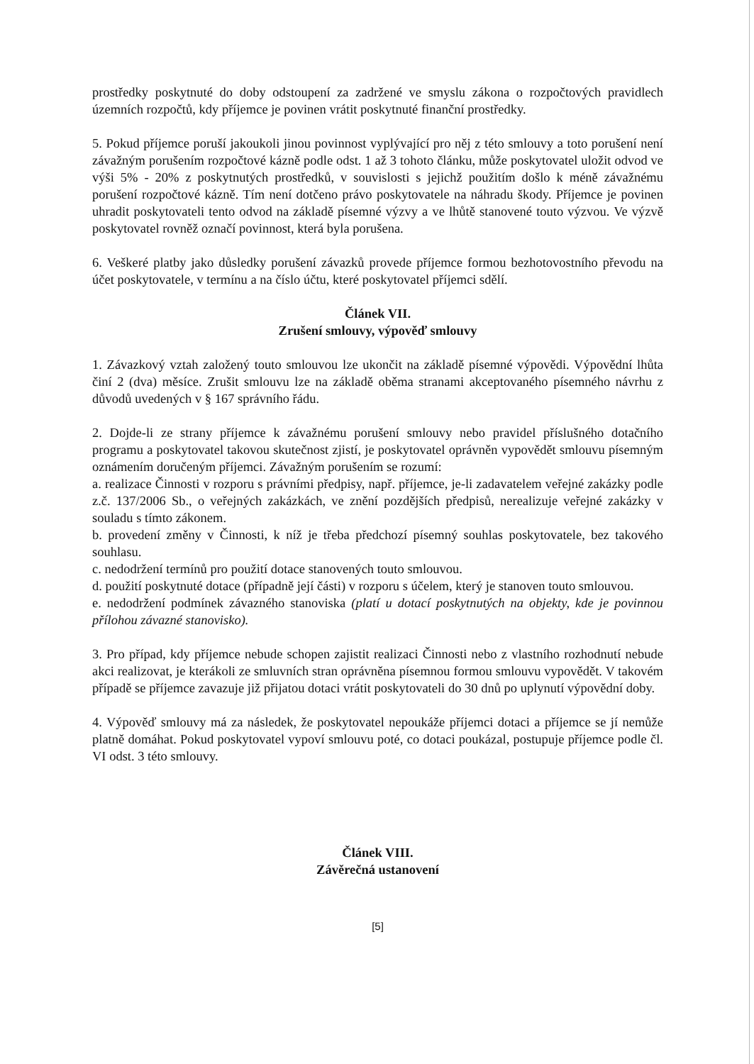prostředky poskytnuté do doby odstoupení za zadržené ve smyslu zákona o rozpočtových pravidlech územních rozpočtů, kdy příjemce je povinen vrátit poskytnuté finanční prostředky.
5. Pokud příjemce poruší jakoukoli jinou povinnost vyplývající pro něj z této smlouvy a toto porušení není závažným porušením rozpočtové kázně podle odst. 1 až 3 tohoto článku, může poskytovatel uložit odvod ve výši 5% - 20% z poskytnutých prostředků, v souvislosti s jejichž použitím došlo k méně závažnému porušení rozpočtové kázně. Tím není dotčeno právo poskytovatele na náhradu škody. Příjemce je povinen uhradit poskytovateli tento odvod na základě písemné výzvy a ve lhůtě stanovené touto výzvou. Ve výzvě poskytovatel rovněž označí povinnost, která byla porušena.
6. Veškeré platby jako důsledky porušení závazků provede příjemce formou bezhotovostního převodu na účet poskytovatele, v termínu a na číslo účtu, které poskytovatel příjemci sdělí.
Článek VII.
Zrušení smlouvy, výpověď smlouvy
1. Závazkový vztah založený touto smlouvou lze ukončit na základě písemné výpovědi. Výpovědní lhůta činí 2 (dva) měsíce. Zrušit smlouvu lze na základě oběma stranami akceptovaného písemného návrhu z důvodů uvedených v § 167 správního řádu.
2. Dojde-li ze strany příjemce k závažnému porušení smlouvy nebo pravidel příslušného dotačního programu a poskytovatel takovou skutečnost zjistí, je poskytovatel oprávněn vypovědět smlouvu písemným oznámením doručeným příjemci. Závažným porušením se rozumí:
a. realizace Činnosti v rozporu s právními předpisy, např. příjemce, je-li zadavatelem veřejné zakázky podle z.č. 137/2006 Sb., o veřejných zakázkách, ve znění pozdějších předpisů, nerealizuje veřejné zakázky v souladu s tímto zákonem.
b. provedení změny v Činnosti, k níž je třeba předchozí písemný souhlas poskytovatele, bez takového souhlasu.
c. nedodržení termínů pro použití dotace stanovených touto smlouvou.
d. použití poskytnuté dotace (případně její části) v rozporu s účelem, který je stanoven touto smlouvou.
e. nedodržení podmínek závazného stanoviska (platí u dotací poskytnutých na objekty, kde je povinnou přílohou závazné stanovisko).
3. Pro případ, kdy příjemce nebude schopen zajistit realizaci Činnosti nebo z vlastního rozhodnutí nebude akci realizovat, je kterákoli ze smluvních stran oprávněna písemnou formou smlouvu vypovědět. V takovém případě se příjemce zavazuje již přijatou dotaci vrátit poskytovateli do 30 dnů po uplynutí výpovědní doby.
4. Výpověď smlouvy má za následek, že poskytovatel nepoukáže příjemci dotaci a příjemce se jí nemůže platně domáhat. Pokud poskytovatel vypoví smlouvu poté, co dotaci poukázal, postupuje příjemce podle čl. VI odst. 3 této smlouvy.
Článek VIII.
Závěrečná ustanovení
[5]